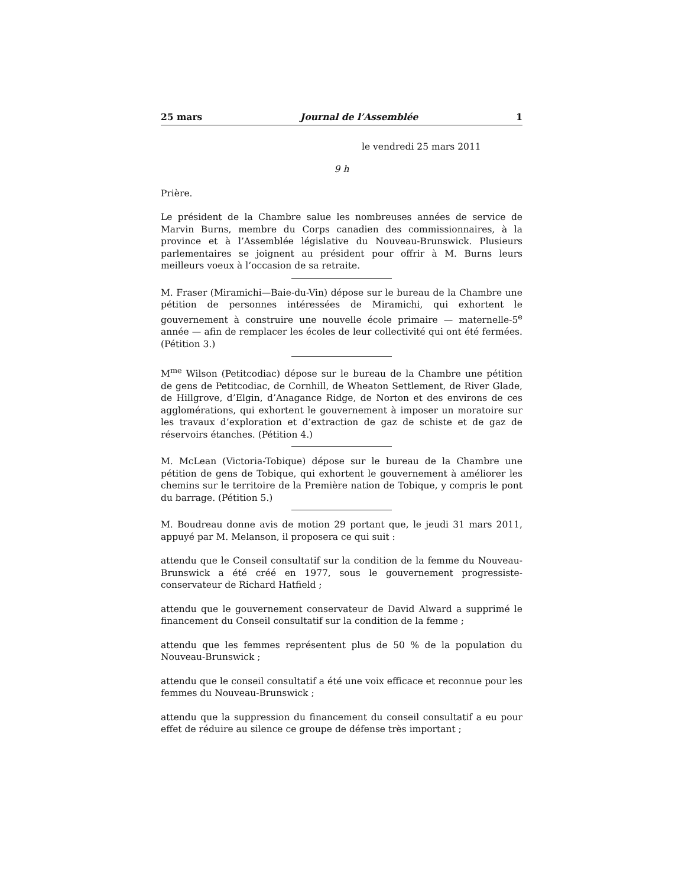25 mars Journal de l’Assemblée 1
le vendredi 25 mars 2011
9 h
Prière.
Le président de la Chambre salue les nombreuses années de service de Marvin Burns, membre du Corps canadien des commissionnaires, à la province et à l’Assemblée législative du Nouveau-Brunswick. Plusieurs parlementaires se joignent au président pour offrir à M. Burns leurs meilleurs voeux à l’occasion de sa retraite.
M. Fraser (Miramichi—Baie-du-Vin) dépose sur le bureau de la Chambre une pétition de personnes intéressées de Miramichi, qui exhortent le gouvernement à construire une nouvelle école primaire — maternelle-5<sup>e</sup> année — afin de remplacer les écoles de leur collectivité qui ont été fermées. (Pétition 3.)
M<sup>me</sup> Wilson (Petitcodiac) dépose sur le bureau de la Chambre une pétition de gens de Petitcodiac, de Cornhill, de Wheaton Settlement, de River Glade, de Hillgrove, d’Elgin, d’Anagance Ridge, de Norton et des environs de ces agglomérations, qui exhortent le gouvernement à imposer un moratoire sur les travaux d’exploration et d’extraction de gaz de schiste et de gaz de réservoirs étanches. (Pétition 4.)
M. McLean (Victoria-Tobique) dépose sur le bureau de la Chambre une pétition de gens de Tobique, qui exhortent le gouvernement à améliorer les chemins sur le territoire de la Première nation de Tobique, y compris le pont du barrage. (Pétition 5.)
M. Boudreau donne avis de motion 29 portant que, le jeudi 31 mars 2011, appuyé par M. Melanson, il proposera ce qui suit :
attendu que le Conseil consultatif sur la condition de la femme du Nouveau-Brunswick a été créé en 1977, sous le gouvernement progressiste-conservateur de Richard Hatfield ;
attendu que le gouvernement conservateur de David Alward a supprimé le financement du Conseil consultatif sur la condition de la femme ;
attendu que les femmes représentent plus de 50 % de la population du Nouveau-Brunswick ;
attendu que le conseil consultatif a été une voix efficace et reconnue pour les femmes du Nouveau-Brunswick ;
attendu que la suppression du financement du conseil consultatif a eu pour effet de réduire au silence ce groupe de défense très important ;